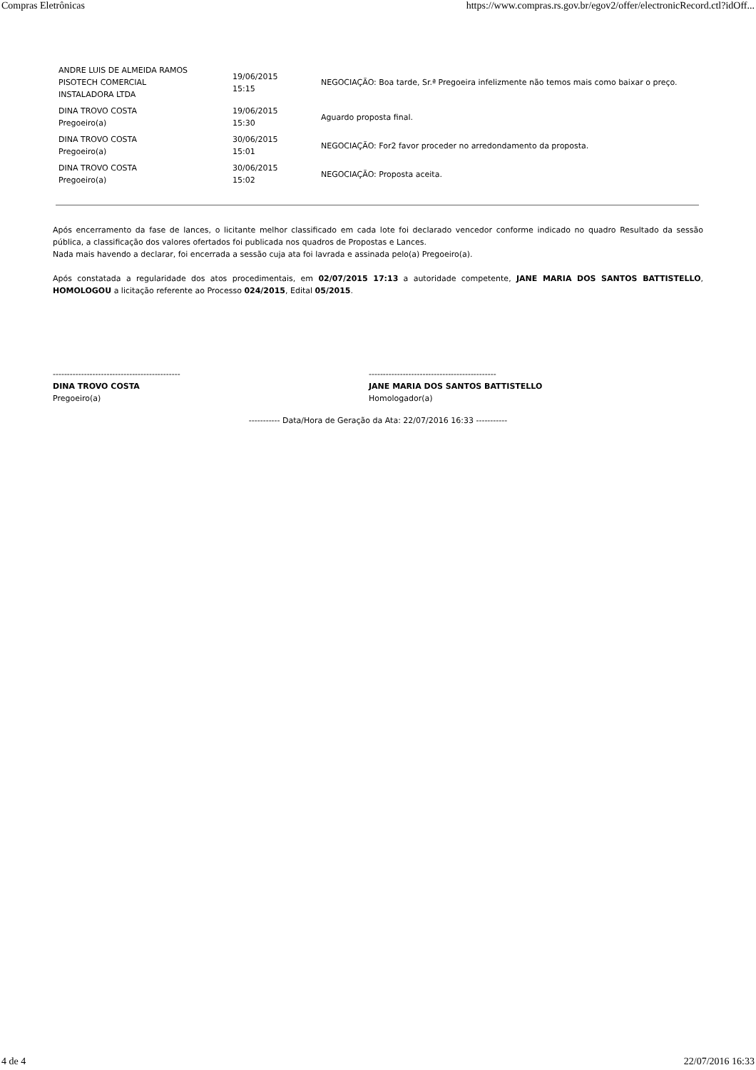Compras Eletrônicas https://www.compras.rs.gov.br/egov2/offer/electronicRecord.ctl?idOff...
| ANDRE LUIS DE ALMEIDA RAMOS PISOTECH COMERCIAL INSTALADORA LTDA | 19/06/2015 15:15 | NEGOCIAÇÃO: Boa tarde, Sr.ª Pregoeira infelizmente não temos mais como baixar o preço. |
| DINA TROVO COSTA Pregoeiro(a) | 19/06/2015 15:30 | Aguardo proposta final. |
| DINA TROVO COSTA Pregoeiro(a) | 30/06/2015 15:01 | NEGOCIAÇÃO: For2 favor proceder no arredondamento da proposta. |
| DINA TROVO COSTA Pregoeiro(a) | 30/06/2015 15:02 | NEGOCIAÇÃO: Proposta aceita. |
Após encerramento da fase de lances, o licitante melhor classificado em cada lote foi declarado vencedor conforme indicado no quadro Resultado da sessão pública, a classificação dos valores ofertados foi publicada nos quadros de Propostas e Lances.
Nada mais havendo a declarar, foi encerrada a sessão cuja ata foi lavrada e assinada pelo(a) Pregoeiro(a).
Após constatada a regularidade dos atos procedimentais, em 02/07/2015 17:13 a autoridade competente, JANE MARIA DOS SANTOS BATTISTELLO, HOMOLOGOU a licitação referente ao Processo 024/2015, Edital 05/2015.
---------------------------------------------
DINA TROVO COSTA
Pregoeiro(a)
---------------------------------------------
JANE MARIA DOS SANTOS BATTISTELLO
Homologador(a)
----------- Data/Hora de Geração da Ata: 22/07/2016 16:33 -----------
4 de 4 22/07/2016 16:33